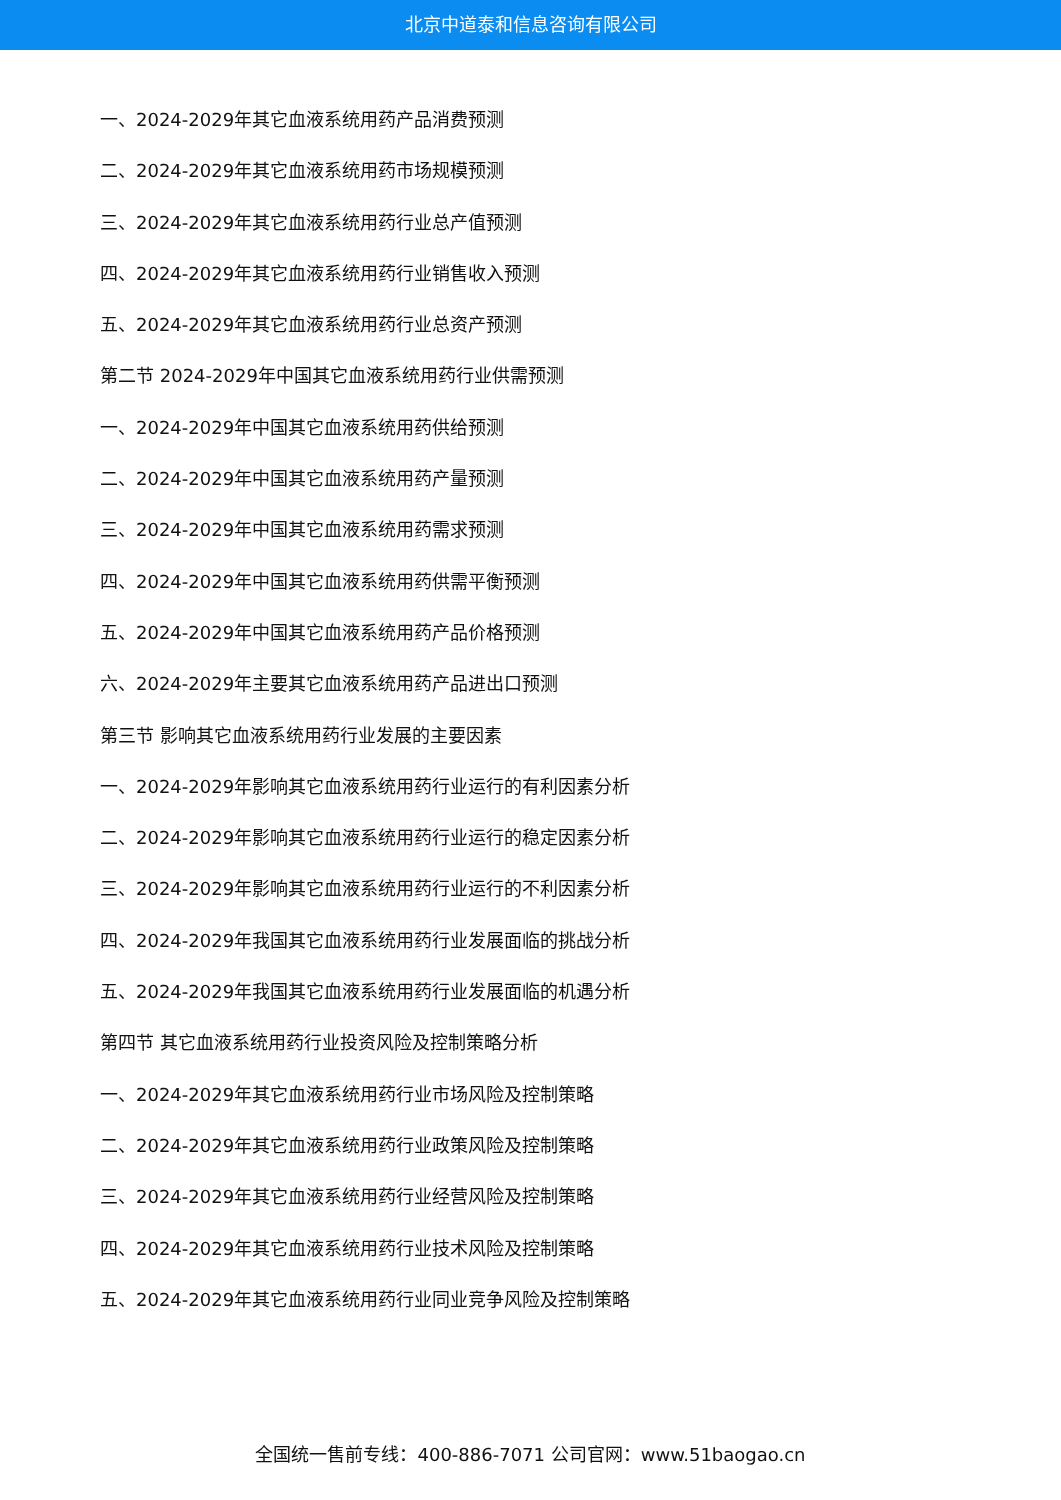北京中道泰和信息咨询有限公司
一、2024-2029年其它血液系统用药产品消费预测
二、2024-2029年其它血液系统用药市场规模预测
三、2024-2029年其它血液系统用药行业总产值预测
四、2024-2029年其它血液系统用药行业销售收入预测
五、2024-2029年其它血液系统用药行业总资产预测
第二节 2024-2029年中国其它血液系统用药行业供需预测
一、2024-2029年中国其它血液系统用药供给预测
二、2024-2029年中国其它血液系统用药产量预测
三、2024-2029年中国其它血液系统用药需求预测
四、2024-2029年中国其它血液系统用药供需平衡预测
五、2024-2029年中国其它血液系统用药产品价格预测
六、2024-2029年主要其它血液系统用药产品进出口预测
第三节 影响其它血液系统用药行业发展的主要因素
一、2024-2029年影响其它血液系统用药行业运行的有利因素分析
二、2024-2029年影响其它血液系统用药行业运行的稳定因素分析
三、2024-2029年影响其它血液系统用药行业运行的不利因素分析
四、2024-2029年我国其它血液系统用药行业发展面临的挑战分析
五、2024-2029年我国其它血液系统用药行业发展面临的机遇分析
第四节 其它血液系统用药行业投资风险及控制策略分析
一、2024-2029年其它血液系统用药行业市场风险及控制策略
二、2024-2029年其它血液系统用药行业政策风险及控制策略
三、2024-2029年其它血液系统用药行业经营风险及控制策略
四、2024-2029年其它血液系统用药行业技术风险及控制策略
五、2024-2029年其它血液系统用药行业同业竞争风险及控制策略
全国统一售前专线：400-886-7071 公司官网：www.51baogao.cn